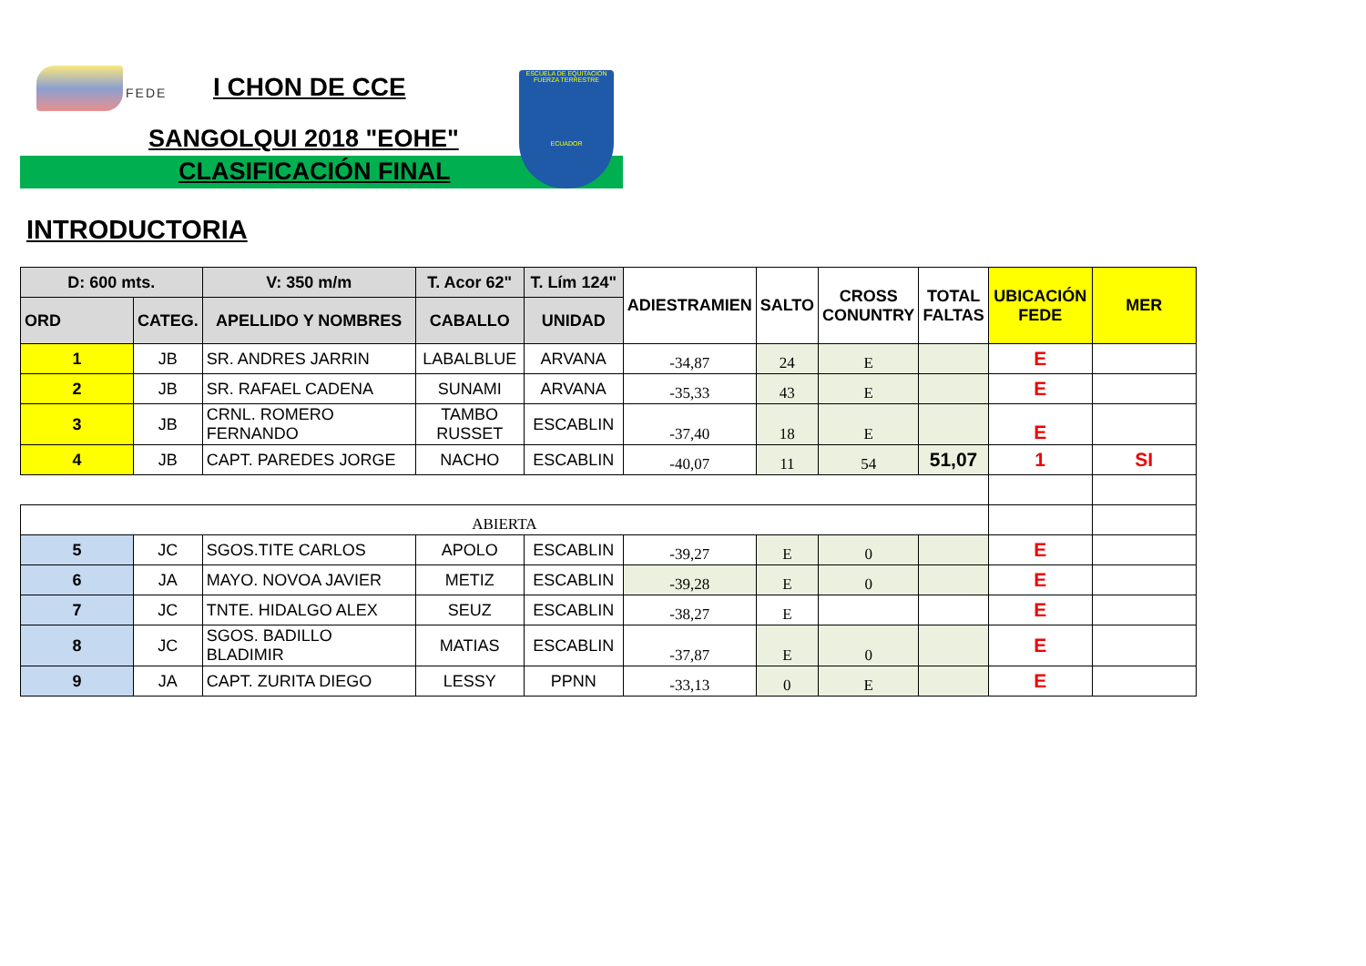FEDE I CHON DE CCE
SANGOLQUI 2018 "EOHE"
CLASIFICACIÓN FINAL
ESCUELA DE EQUITACION
FUERZA TERRESTRE
ECUADOR
INTRODUCTORIA
| D: 600 mts. | | V: 350 m/m | T. Acor 62" | T. Lím 124" | ADIESTRAMIEN | SALTO | CROSS CONUNTRY | TOTAL FALTAS | UBICACIÓN FEDE | MER |
| --- | --- | --- | --- | --- | --- | --- | --- | --- | --- | --- |
| ORD | CATEG. | APELLIDO Y NOMBRES | CABALLO | UNIDAD | | | | | | |
| 1 | JB | SR. ANDRES JARRIN | LABALBLUE | ARVANA | -34,87 | 24 | E | | E | |
| 2 | JB | SR. RAFAEL CADENA | SUNAMI | ARVANA | -35,33 | 43 | E | | E | |
| 3 | JB | CRNL. ROMERO FERNANDO | TAMBO RUSSET | ESCABLIN | -37,40 | 18 | E | | E | |
| 4 | JB | CAPT. PAREDES JORGE | NACHO | ESCABLIN | -40,07 | 11 | 54 | 51,07 | 1 | SI |
| ABIERTA | | | | | | | | | | |
| 5 | JC | SGOS.TITE CARLOS | APOLO | ESCABLIN | -39,27 | E | 0 | | E | |
| 6 | JA | MAYO. NOVOA JAVIER | METIZ | ESCABLIN | -39,28 | E | 0 | | E | |
| 7 | JC | TNTE. HIDALGO ALEX | SEUZ | ESCABLIN | -38,27 | E | | | E | |
| 8 | JC | SGOS. BADILLO BLADIMIR | MATIAS | ESCABLIN | -37,87 | E | 0 | | E | |
| 9 | JA | CAPT. ZURITA DIEGO | LESSY | PPNN | -33,13 | 0 | E | | E | |